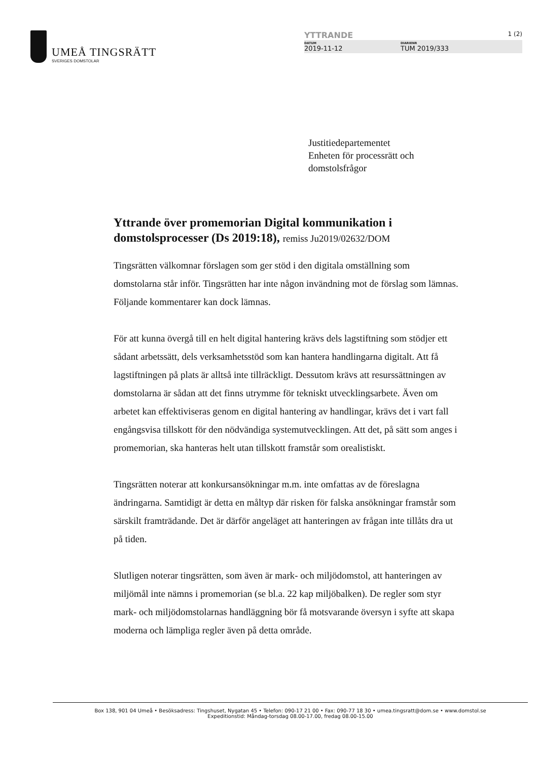UMEÅ TINGSRÄTT
SVERIGES DOMSTOLAR
YTTRANDE 1 (2)
DATUM
2019-11-12
DIARIENR
TUM 2019/333
Justitiedepartementet
Enheten för processrätt och
domstolsfrågor
Yttrande över promemorian Digital kommunikation i domstolsprocesser (Ds 2019:18), remiss Ju2019/02632/DOM
Tingsrätten välkomnar förslagen som ger stöd i den digitala omställning som domstolarna står inför. Tingsrätten har inte någon invändning mot de förslag som lämnas. Följande kommentarer kan dock lämnas.
För att kunna övergå till en helt digital hantering krävs dels lagstiftning som stödjer ett sådant arbetssätt, dels verksamhetsstöd som kan hantera handlingarna digitalt. Att få lagstiftningen på plats är alltså inte tillräckligt. Dessutom krävs att resurssättningen av domstolarna är sådan att det finns utrymme för tekniskt utvecklingsarbete. Även om arbetet kan effektiviseras genom en digital hantering av handlingar, krävs det i vart fall engångsvisa tillskott för den nödvändiga systemutvecklingen. Att det, på sätt som anges i promemorian, ska hanteras helt utan tillskott framstår som orealistiskt.
Tingsrätten noterar att konkursansökningar m.m. inte omfattas av de föreslagna ändringarna. Samtidigt är detta en måltyp där risken för falska ansökningar framstår som särskilt framträdande. Det är därför angeläget att hanteringen av frågan inte tillåts dra ut på tiden.
Slutligen noterar tingsrätten, som även är mark- och miljödomstol, att hanteringen av miljömål inte nämns i promemorian (se bl.a. 22 kap miljöbalken). De regler som styr mark- och miljödomstolarnas handläggning bör få motsvarande översyn i syfte att skapa moderna och lämpliga regler även på detta område.
Box 138, 901 04 Umeå • Besöksadress: Tingshuset, Nygatan 45 • Telefon: 090-17 21 00 • Fax: 090-77 18 30 • umea.tingsratt@dom.se • www.domstol.se
Expeditionstid: Måndag-torsdag 08.00-17.00, fredag 08.00-15.00